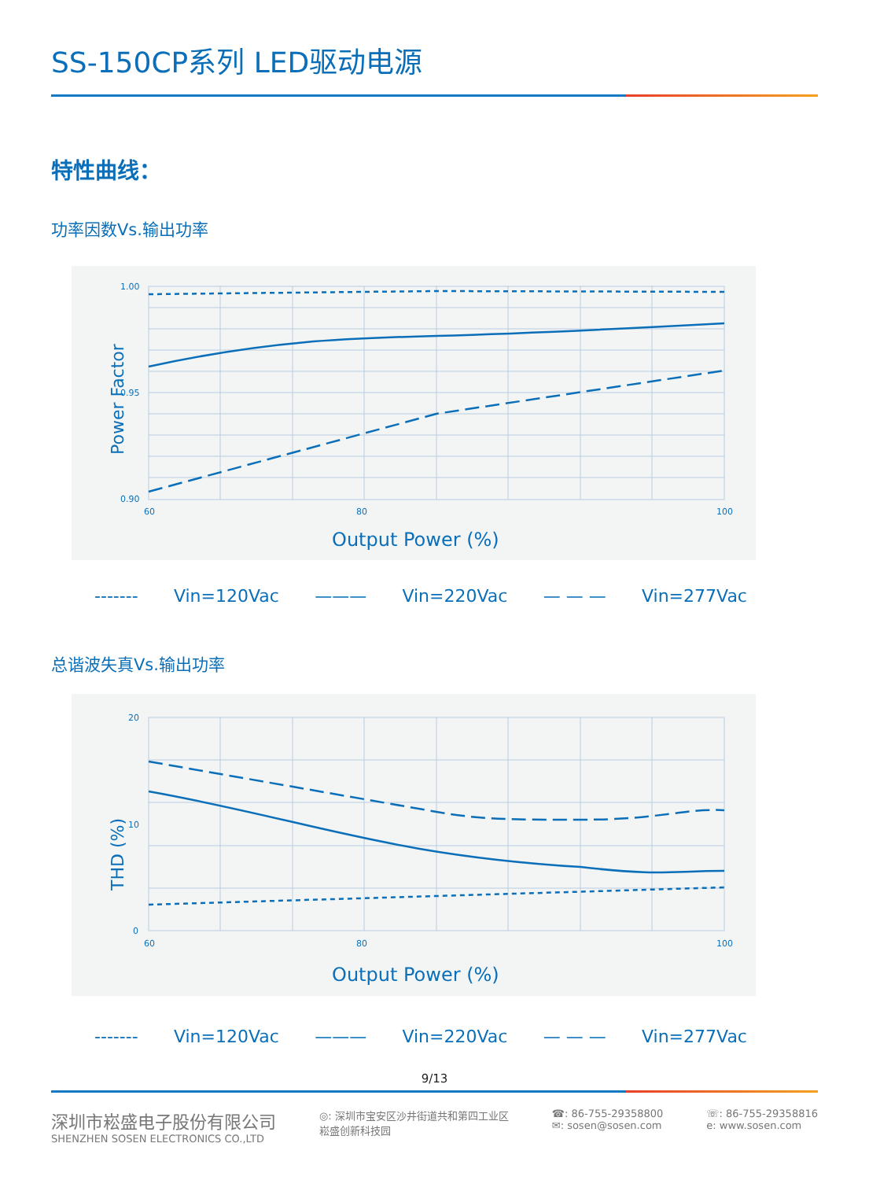SS-150CP系列 LED驱动电源
特性曲线：
功率因数Vs.输出功率
1.00
0.90
0.95
60
80
100
Output Power (%)
Power Factor
------- Vin=120Vac ——— Vin=220Vac — — — Vin=277Vac
总谐波失真Vs.输出功率
20
0
10
60
80
100
Output Power (%)
THD (%)
------- Vin=120Vac ——— Vin=220Vac — — — Vin=277Vac
9/13
深圳市崧盛电子股份有限公司
SHENZHEN SOSEN ELECTRONICS CO.,LTD
◎: 深圳市宝安区沙井街道共和第四工业区
崧盛创新科技园
☎: 86-755-29358800
✉: sosen@sosen.com
☏: 86-755-29358816
e: www.sosen.com